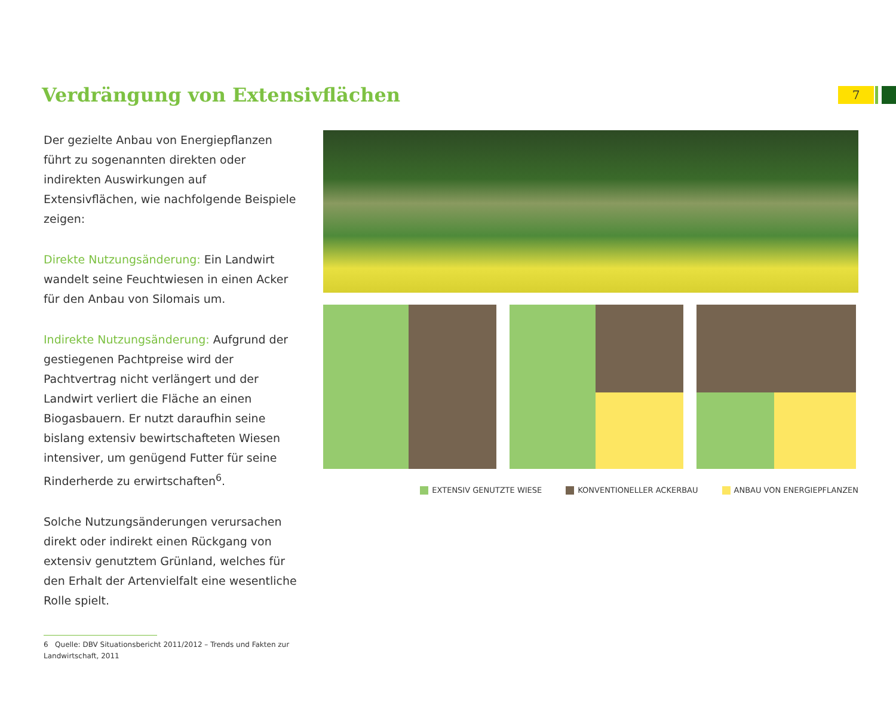Verdrängung von Extensivflächen
7
Der gezielte Anbau von Energiepflanzen führt zu sogenannten direkten oder indirekten Auswirkungen auf Extensivflächen, wie nachfolgende Beispiele zeigen:
Direkte Nutzungsänderung: Ein Landwirt wandelt seine Feuchtwiesen in einen Acker für den Anbau von Silomais um.
Indirekte Nutzungsänderung: Aufgrund der gestiegenen Pachtpreise wird der Pachtvertrag nicht verlängert und der Landwirt verliert die Fläche an einen Biogasbauern. Er nutzt daraufhin seine bislang extensiv bewirtschaf­teten Wiesen intensiver, um genügend Futter für seine Rinderherde zu erwirtschaften<sup>6</sup>.
Solche Nutzungsänderungen verursachen direkt oder indirekt einen Rückgang von extensiv genutztem Grünland, welches für den Erhalt der Artenvielfalt eine wesentliche Rolle spielt.
6 Quelle: DBV Situationsbericht 2011/2012 – Trends und Fakten zur Landwirtschaft, 2011
EXTENSIV GENUTZTE WIESE KONVENTIONELLER ACKERBAU ANBAU VON ENERGIEPFLANZEN